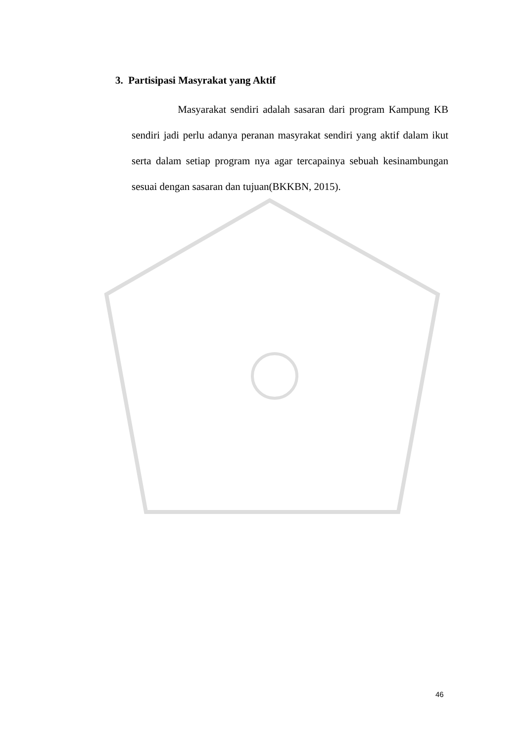3. Partisipasi Masyrakat yang Aktif
Masyarakat sendiri adalah sasaran dari program Kampung KB sendiri jadi perlu adanya peranan masyrakat sendiri yang aktif dalam ikut serta dalam setiap program nya agar tercapainya sebuah kesinambungan sesuai dengan sasaran dan tujuan(BKKBN, 2015).
46